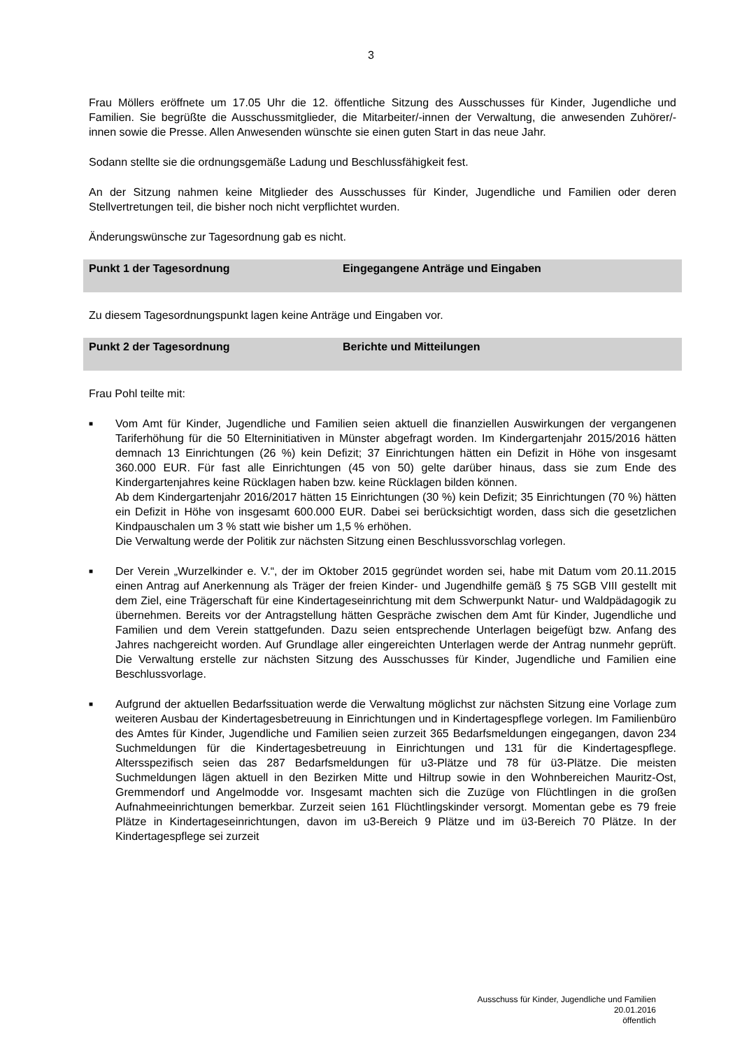3
Frau Möllers eröffnete um 17.05 Uhr die 12. öffentliche Sitzung des Ausschusses für Kinder, Jugendliche und Familien. Sie begrüßte die Ausschussmitglieder, die Mitarbeiter/-innen der Verwaltung, die anwesenden Zuhörer/-innen sowie die Presse. Allen Anwesenden wünschte sie einen guten Start in das neue Jahr.
Sodann stellte sie die ordnungsgemäße Ladung und Beschlussfähigkeit fest.
An der Sitzung nahmen keine Mitglieder des Ausschusses für Kinder, Jugendliche und Familien oder deren Stellvertretungen teil, die bisher noch nicht verpflichtet wurden.
Änderungswünsche zur Tagesordnung gab es nicht.
Punkt 1 der Tagesordnung Eingegangene Anträge und Eingaben
Zu diesem Tagesordnungspunkt lagen keine Anträge und Eingaben vor.
Punkt 2 der Tagesordnung Berichte und Mitteilungen
Frau Pohl teilte mit:
■ Vom Amt für Kinder, Jugendliche und Familien seien aktuell die finanziellen Auswirkungen der vergangenen Tariferhöhung für die 50 Elterninitiativen in Münster abgefragt worden. Im Kindergartenjahr 2015/2016 hätten demnach 13 Einrichtungen (26 %) kein Defizit; 37 Einrichtungen hätten ein Defizit in Höhe von insgesamt 360.000 EUR. Für fast alle Einrichtungen (45 von 50) gelte darüber hinaus, dass sie zum Ende des Kindergartenjahres keine Rücklagen haben bzw. keine Rücklagen bilden können.
Ab dem Kindergartenjahr 2016/2017 hätten 15 Einrichtungen (30 %) kein Defizit; 35 Einrichtungen (70 %) hätten ein Defizit in Höhe von insgesamt 600.000 EUR. Dabei sei berücksichtigt worden, dass sich die gesetzlichen Kindpauschalen um 3 % statt wie bisher um 1,5 % erhöhen.
Die Verwaltung werde der Politik zur nächsten Sitzung einen Beschlussvorschlag vorlegen.
■ Der Verein „Wurzelkinder e. V.“, der im Oktober 2015 gegründet worden sei, habe mit Datum vom 20.11.2015 einen Antrag auf Anerkennung als Träger der freien Kinder- und Jugendhilfe gemäß § 75 SGB VIII gestellt mit dem Ziel, eine Trägerschaft für eine Kindertageseinrichtung mit dem Schwerpunkt Natur- und Waldpädagogik zu übernehmen. Bereits vor der Antragstellung hätten Gespräche zwischen dem Amt für Kinder, Jugendliche und Familien und dem Verein stattgefunden. Dazu seien entsprechende Unterlagen beigefügt bzw. Anfang des Jahres nachgereicht worden. Auf Grundlage aller eingereichten Unterlagen werde der Antrag nunmehr geprüft. Die Verwaltung erstelle zur nächsten Sitzung des Ausschusses für Kinder, Jugendliche und Familien eine Beschlussvorlage.
■ Aufgrund der aktuellen Bedarfssituation werde die Verwaltung möglichst zur nächsten Sitzung eine Vorlage zum weiteren Ausbau der Kindertagesbetreuung in Einrichtungen und in Kindertagespflege vorlegen. Im Familienbüro des Amtes für Kinder, Jugendliche und Familien seien zurzeit 365 Bedarfsmeldungen eingegangen, davon 234 Suchmeldungen für die Kindertagesbetreuung in Einrichtungen und 131 für die Kindertagespflege. Altersspezifisch seien das 287 Bedarfsmeldungen für u3-Plätze und 78 für ü3-Plätze. Die meisten Suchmeldungen lägen aktuell in den Bezirken Mitte und Hiltrup sowie in den Wohnbereichen Mauritz-Ost, Gremmendorf und Angelmodde vor. Insgesamt machten sich die Zuzüge von Flüchtlingen in die großen Aufnahmeeinrichtungen bemerkbar. Zurzeit seien 161 Flüchtlingskinder versorgt. Momentan gebe es 79 freie Plätze in Kindertageseinrichtungen, davon im u3-Bereich 9 Plätze und im ü3-Bereich 70 Plätze. In der Kindertagespflege sei zurzeit
Ausschuss für Kinder, Jugendliche und Familien
20.01.2016
öffentlich